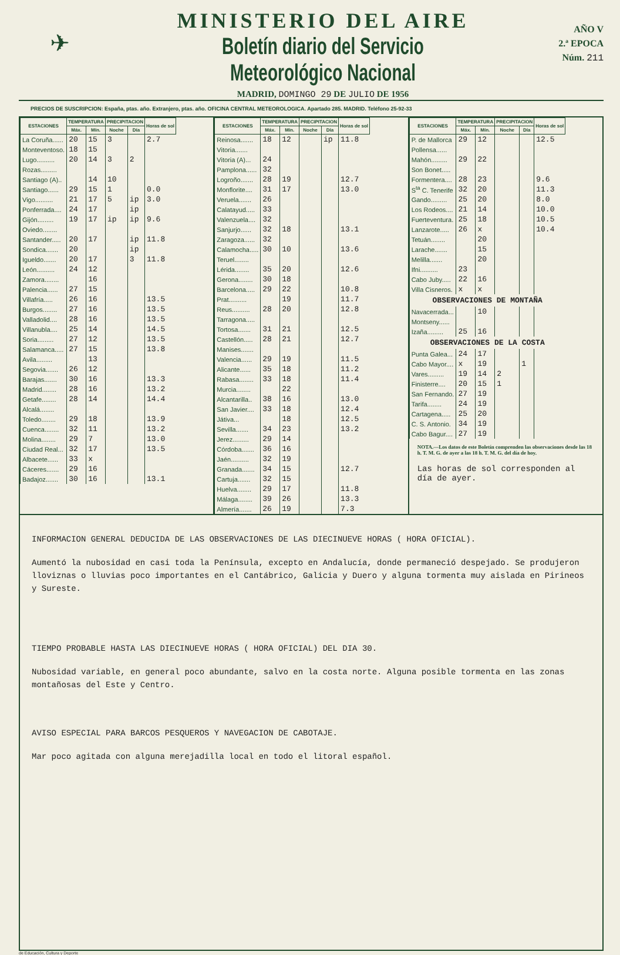✈
MINISTERIO DEL AIRE
Boletín diario del Servicio Meteorológico Nacional
MADRID, DOMINGO 29 DE JULIO DE 1956
AÑO V
2.ª EPOCA
Núm. 211
PRECIOS DE SUSCRIPCION: España, ptas. año. Extranjero, ptas. año. OFICINA CENTRAL METEOROLOGICA. Apartado 285. MADRID. Teléfono 25-92-33
| ESTACIONES | TEMPERATURA | | PRECIPITACION | | Horas de sol |
| --- | --- | --- | --- | --- | --- |
| | Máx. | Mín. | Noche | Día | |
| La Coruña...... | 20 | 15 | 3 | | 2.7 |
| Monteventoso. | 18 | 15 | | | |
| Lugo.......... | 20 | 14 | 3 | 2 | |
| Rozas......... | | | | | |
| Santiago (A).. | | 14 | 10 | | |
| Santiago...... | 29 | 15 | 1 | | 0.0 |
| Vigo.......... | 21 | 17 | 5 | ip | 3.0 |
| Ponferrada.... | 24 | 17 | | ip | |
| Gijón......... | 19 | 17 | ip | ip | 9.6 |
| Oviedo........ | | | | | |
| Santander..... | 20 | 17 | | ip | 11.8 |
| Sondica....... | 20 | | | ip | |
| Igueldo....... | 20 | 17 | | 3 | 11.8 |
| León.......... | 24 | 12 | | | |
| Zamora........ | | 16 | | | |
| Palencia...... | 27 | 15 | | | |
| Villafría..... | 26 | 16 | | | 13.5 |
| Burgos........ | 27 | 16 | | | 13.5 |
| Valladolid.... | 28 | 16 | | | 13.5 |
| Villanubla.... | 25 | 14 | | | 14.5 |
| Soria......... | 27 | 12 | | | 13.5 |
| Salamanca..... | 27 | 15 | | | 13.8 |
| Avila......... | | 13 | | | |
| Segovia....... | 26 | 12 | | | |
| Barajas....... | 30 | 16 | | | 13.3 |
| Madrid........ | 28 | 16 | | | 13.2 |
| Getafe........ | 28 | 14 | | | 14.4 |
| Alcalá........ | | | | | |
| Toledo........ | 29 | 18 | | | 13.9 |
| Cuenca........ | 32 | 11 | | | 13.2 |
| Molina........ | 29 | 7 | | | 13.0 |
| Ciudad Real... | 32 | 17 | | | 13.5 |
| Albacete...... | 33 | x | | | |
| Cáceres....... | 29 | 16 | | | |
| Badajoz....... | 30 | 16 | | | 13.1 |
| ESTACIONES | TEMPERATURA | | PRECIPITACION | | Horas de sol |
| --- | --- | --- | --- | --- | --- |
| | Máx. | Mín. | Noche | Día | |
| Reinosa....... | 18 | 12 | | ip | 11.8 |
| Vitoria....... | | | | | |
| Vitoria (A)... | 24 | | | | |
| Pamplona...... | 32 | | | | |
| Logroño....... | 28 | 19 | | | 12.7 |
| Monflorite.... | 31 | 17 | | | 13.0 |
| Veruela....... | 26 | | | | |
| Calatayud..... | 33 | | | | |
| Valenzuela.... | 32 | | | | |
| Sanjurjo...... | 32 | 18 | | | 13.1 |
| Zaragoza...... | 32 | | | | |
| Calamocha..... | 30 | 10 | | | 13.6 |
| Teruel........ | | | | | |
| Lérida........ | 35 | 20 | | | 12.6 |
| Gerona........ | 30 | 18 | | | |
| Barcelona..... | 29 | 22 | | | 10.8 |
| Prat.......... | | 19 | | | 11.7 |
| Reus.......... | 28 | 20 | | | 12.8 |
| Tarragona..... | | | | | |
| Tortosa....... | 31 | 21 | | | 12.5 |
| Castellón..... | 28 | 21 | | | 12.7 |
| Manises....... | | | | | |
| Valencia...... | 29 | 19 | | | 11.5 |
| Alicante...... | 35 | 18 | | | 11.2 |
| Rabasa........ | 33 | 18 | | | 11.4 |
| Murcia........ | | 22 | | | |
| Alcantarilla.. | 38 | 16 | | | 13.0 |
| San Javier.... | 33 | 18 | | | 12.4 |
| Játiva... | | 18 | | | 12.5 |
| Sevilla....... | 34 | 23 | | | 13.2 |
| Jerez......... | 29 | 14 | | | |
| Córdoba....... | 36 | 16 | | | |
| Jaén.......... | 32 | 19 | | | |
| Granada....... | 34 | 15 | | | 12.7 |
| Cartuja....... | 32 | 15 | | | |
| Huelva........ | 29 | 17 | | | 11.8 |
| Málaga........ | 39 | 26 | | | 13.3 |
| Almería....... | 26 | 19 | | | 7.3 |
| ESTACIONES | TEMPERATURA | | PRECIPITACION | | Horas de sol |
| --- | --- | --- | --- | --- | --- |
| | Máx. | Mín. | Noche | Día | |
| P. de Mallorca | 29 | 12 | | | 12.5 |
| Pollensa...... | | | | | |
| Mahón......... | 29 | 22 | | | |
| Son Bonet..... | | | | | |
| Formentera.... | 28 | 23 | | | 9.6 |
| S<sup>ta</sup> C. Tenerife | 32 | 20 | | | 11.3 |
| Gando......... | 25 | 20 | | | 8.0 |
| Los Rodeos.... | 21 | 14 | | | 10.0 |
| Fuerteventura. | 25 | 18 | | | 10.5 |
| Lanzarote..... | 26 | x | | | 10.4 |
| Tetuán........ | | 20 | | | |
| Larache....... | | 15 | | | |
| Melilla....... | | 20 | | | |
| Ifni.......... | 23 | | | | |
| Cabo Juby..... | 22 | 16 | | | |
| Villa Cisneros. | x | x | | | |
| OBSERVACIONES DE MONTAÑA | | | | | |
| Navacerrada... | | 10 | | | |
| Montseny...... | | | | | |
| Izaña......... | 25 | 16 | | | |
| OBSERVACIONES DE LA COSTA | | | | | |
| Punta Galea... | 24 | 17 | | | |
| Cabo Mayor.... | x | 19 | | 1 | |
| Vares......... | 19 | 14 | 2 | | |
| Finisterre.... | 20 | 15 | 1 | | |
| San Fernando. | 27 | 19 | | | |
| Tarifa........ | 24 | 19 | | | |
| Cartagena..... | 25 | 20 | | | |
| C. S. Antonio. | 34 | 19 | | | |
| Cabo Bagur.... | 27 | 19 | | | |
NOTA.—Los datos de este Boletín comprenden las observaciones desde las 18 h. T. M. G. de ayer a las 18 h. T. M. G. del día de hoy.
Las horas de sol corresponden al día de ayer.
INFORMACION GENERAL DEDUCIDA DE LAS OBSERVACIONES DE LAS DIECINUEVE HORAS ( HORA OFICIAL).
Aumentó la nubosidad en casi toda la Península, excepto en Andalucía, donde permaneció despejado. Se produjeron lloviznas o lluvias poco importantes en el Cantábrico, Galicia y Duero y alguna tormenta muy aislada en Pirineos y Sureste.
TIEMPO PROBABLE HASTA LAS DIECINUEVE HORAS ( HORA OFICIAL) DEL DIA 30.
Nubosidad variable, en general poco abundante, salvo en la costa norte. Alguna posible tormenta en las zonas montañosas del Este y Centro.
AVISO ESPECIAL PARA BARCOS PESQUEROS Y NAVEGACION DE CABOTAJE.
Mar poco agitada con alguna merejadilla local en todo el litoral español.
de Educación, Cultura y Deporte